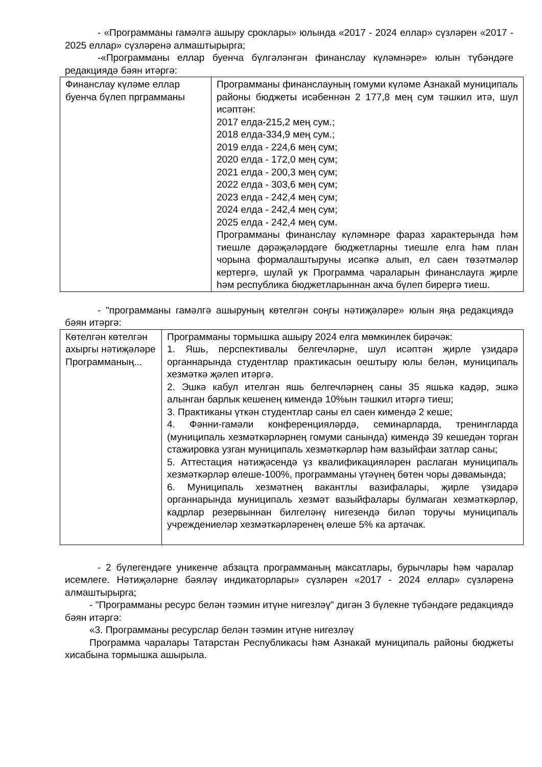- «Программаны гамәлгә ашыру сроклары» юлында «2017 - 2024 еллар» сүзләрен «2017 - 2025 еллар» сүзләренә алмаштырырга;
-«Программаны еллар буенча бүлгәләнгән финанслау күләмнәре» юлын түбәндәге редакциядә бәян итәргә:
| Финанслау күләме еллар буенча бүлеп прграмманы | Программаны финанслауның гомуми күләме Азнакай муниципаль районы бюджеты исәбеннән 2 177,8 мең сум тәшкил итә, шул исәптән: 2017 елда-215,2 мең сум.; 2018 елда-334,9 мең сум.; 2019 елда - 224,6 мең сум; 2020 елда - 172,0 мең сум; 2021 елда - 200,3 мең сум; 2022 елда - 303,6 мең сум; 2023 елда - 242,4 мең сум; 2024 елда - 242,4 мең сум; 2025 елда - 242,4 мең сум. Программаны финанслау күләмнәре фараз характерында һәм тиешле дәрәҗәләрдәге бюджетларны тиешле елга һәм план чорына формалаштыруны исәпкә алып, ел саен төзәтмәләр кертергә, шулай ук Программа чараларын финанслауга җирле һәм республика бюджетларыннан акча бүлеп бирергә тиеш. |
- "программаны гамәлгә ашыруның көтелгән соңгы нәтиҗәләре» юлын яңа редакциядә бәян итәргә:
| Көтелгән көтелгән ахыргы нәтиҗәләре Программаның... | Программаны тормышка ашыру 2024 елга мөмкинлек бирәчәк: 1. Яшь, перспективалы белгечләрне, шул исәптән җирле үзидарә органнарында студентлар практикасын оештыру юлы белән, муниципаль хезмәткә җәлеп итәргә. 2. Эшкә кабул ителгән яшь белгечләрнең саны 35 яшькә кадәр, эшкә алынган барлык кешенең кимендә 10%ын тәшкил итәргә тиеш; 3. Практиканы үткән студентлар саны ел саен кимендә 2 кеше; 4. Фәнни-гамәли конференцияләрдә, семинарларда, тренингларда (муниципаль хезмәткәрләрнең гомуми санында) кимендә 39 кешедән торган стажировка узган муниципаль хезмәткәрләр һәм вазыйфаи затлар саны; 5. Аттестация нәтиҗәсендә үз квалификацияләрен раслаган муниципаль хезмәткәрләр өлеше-100%, программаны үтәүнең бөтен чоры дәвамында; 6. Муниципаль хезмәтнең вакантлы вазифалары, җирле үзидарә органнарында муниципаль хезмәт вазыйфалары булмаган хезмәткәрләр, кадрлар резервыннан билгеләнү нигезендә биләп торучы муниципаль учреждениеләр хезмәткәрләренең өлеше 5% ка артачак. |
- 2 бүлегендәге уникенче абзацта программаның максатлары, бурычлары һәм чаралар исемлеге. Нәтиҗәләрне бәяләү индикаторлары» сүзләрен «2017 - 2024 еллар» сүзләренә алмаштырырга;
- "Программаны ресурс белән тәэмин итүне нигезләү" дигән 3 бүлекне түбәндәге редакциядә бәян итәргә:
«3. Программаны ресурслар белән тәэмин итүне нигезләү
Программа чаралары Татарстан Республикасы һәм Азнакай муниципаль районы бюджеты хисабына тормышка ашырыла.